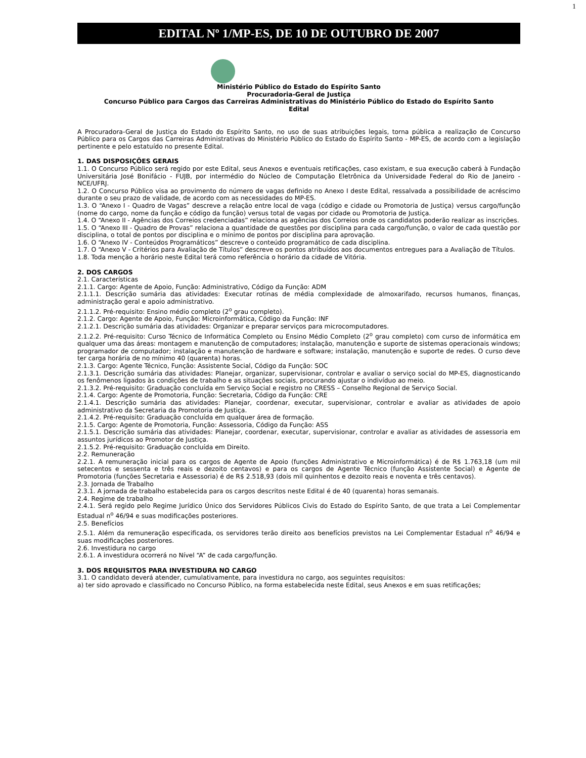1
EDITAL Nº 1/MP-ES, DE 10 DE OUTUBRO DE 2007
Ministério Público do Estado do Espírito Santo
Procuradoria-Geral de Justiça
Concurso Público para Cargos das Carreiras Administrativas do Ministério Público do Estado do Espírito Santo
Edital
A Procuradora-Geral de Justiça do Estado do Espírito Santo, no uso de suas atribuições legais, torna pública a realização de Concurso Público para os Cargos das Carreiras Administrativas do Ministério Público do Estado do Espírito Santo - MP-ES, de acordo com a legislação pertinente e pelo estatuído no presente Edital.
1. DAS DISPOSIÇÕES GERAIS
1.1. O Concurso Público será regido por este Edital, seus Anexos e eventuais retificações, caso existam, e sua execução caberá à Fundação Universitária José Bonifácio - FUJB, por intermédio do Núcleo de Computação Eletrônica da Universidade Federal do Rio de Janeiro - NCE/UFRJ.
1.2. O Concurso Público visa ao provimento do número de vagas definido no Anexo I deste Edital, ressalvada a possibilidade de acréscimo durante o seu prazo de validade, de acordo com as necessidades do MP-ES.
1.3. O “Anexo I - Quadro de Vagas” descreve a relação entre local de vaga (código e cidade ou Promotoria de Justiça) versus cargo/função (nome do cargo, nome da função e código da função) versus total de vagas por cidade ou Promotoria de Justiça.
1.4. O “Anexo II - Agências dos Correios credenciadas” relaciona as agências dos Correios onde os candidatos poderão realizar as inscrições.
1.5. O “Anexo III - Quadro de Provas” relaciona a quantidade de questões por disciplina para cada cargo/função, o valor de cada questão por disciplina, o total de pontos por disciplina e o mínimo de pontos por disciplina para aprovação.
1.6. O “Anexo IV - Conteúdos Programáticos” descreve o conteúdo programático de cada disciplina.
1.7. O “Anexo V - Critérios para Avaliação de Títulos” descreve os pontos atribuídos aos documentos entregues para a Avaliação de Títulos.
1.8. Toda menção a horário neste Edital terá como referência o horário da cidade de Vitória.
2. DOS CARGOS
2.1. Características
2.1.1. Cargo: Agente de Apoio, Função: Administrativo, Código da Função: ADM
2.1.1.1. Descrição sumária das atividades: Executar rotinas de média complexidade de almoxarifado, recursos humanos, finanças, administração geral e apoio administrativo.
2.1.1.2. Pré-requisito: Ensino médio completo (2<sup>o</sup> grau completo).
2.1.2. Cargo: Agente de Apoio, Função: Microinformática, Código da Função: INF
2.1.2.1. Descrição sumária das atividades: Organizar e preparar serviços para microcomputadores.
2.1.2.2. Pré-requisito: Curso Técnico de Informática Completo ou Ensino Médio Completo (2<sup>o</sup> grau completo) com curso de informática em qualquer uma das áreas: montagem e manutenção de computadores; instalação, manutenção e suporte de sistemas operacionais windows; programador de computador; instalação e manutenção de hardware e software; instalação, manutenção e suporte de redes. O curso deve ter carga horária de no mínimo 40 (quarenta) horas.
2.1.3. Cargo: Agente Técnico, Função: Assistente Social, Código da Função: SOC
2.1.3.1. Descrição sumária das atividades: Planejar, organizar, supervisionar, controlar e avaliar o serviço social do MP-ES, diagnosticando os fenômenos ligados às condições de trabalho e as situações sociais, procurando ajustar o indivíduo ao meio.
2.1.3.2. Pré-requisito: Graduação concluída em Serviço Social e registro no CRESS – Conselho Regional de Serviço Social.
2.1.4. Cargo: Agente de Promotoria, Função: Secretaria, Código da Função: CRE
2.1.4.1. Descrição sumária das atividades: Planejar, coordenar, executar, supervisionar, controlar e avaliar as atividades de apoio administrativo da Secretaria da Promotoria de Justiça.
2.1.4.2. Pré-requisito: Graduação concluída em qualquer área de formação.
2.1.5. Cargo: Agente de Promotoria, Função: Assessoria, Código da Função: ASS
2.1.5.1. Descrição sumária das atividades: Planejar, coordenar, executar, supervisionar, controlar e avaliar as atividades de assessoria em assuntos jurídicos ao Promotor de Justiça.
2.1.5.2. Pré-requisito: Graduação concluída em Direito.
2.2. Remuneração
2.2.1. A remuneração inicial para os cargos de Agente de Apoio (funções Administrativo e Microinformática) é de R$ 1.763,18 (um mil setecentos e sessenta e três reais e dezoito centavos) e para os cargos de Agente Técnico (função Assistente Social) e Agente de Promotoria (funções Secretaria e Assessoria) é de R$ 2.518,93 (dois mil quinhentos e dezoito reais e noventa e três centavos).
2.3. Jornada de Trabalho
2.3.1. A jornada de trabalho estabelecida para os cargos descritos neste Edital é de 40 (quarenta) horas semanais.
2.4. Regime de trabalho
2.4.1. Será regido pelo Regime Jurídico Único dos Servidores Públicos Civis do Estado do Espírito Santo, de que trata a Lei Complementar Estadual n<sup>o</sup> 46/94 e suas modificações posteriores.
2.5. Benefícios
2.5.1. Além da remuneração especificada, os servidores terão direito aos benefícios previstos na Lei Complementar Estadual n<sup>o</sup> 46/94 e suas modificações posteriores.
2.6. Investidura no cargo
2.6.1. A investidura ocorrerá no Nível “A” de cada cargo/função.
3. DOS REQUISITOS PARA INVESTIDURA NO CARGO
3.1. O candidato deverá atender, cumulativamente, para investidura no cargo, aos seguintes requisitos:
a) ter sido aprovado e classificado no Concurso Público, na forma estabelecida neste Edital, seus Anexos e em suas retificações;